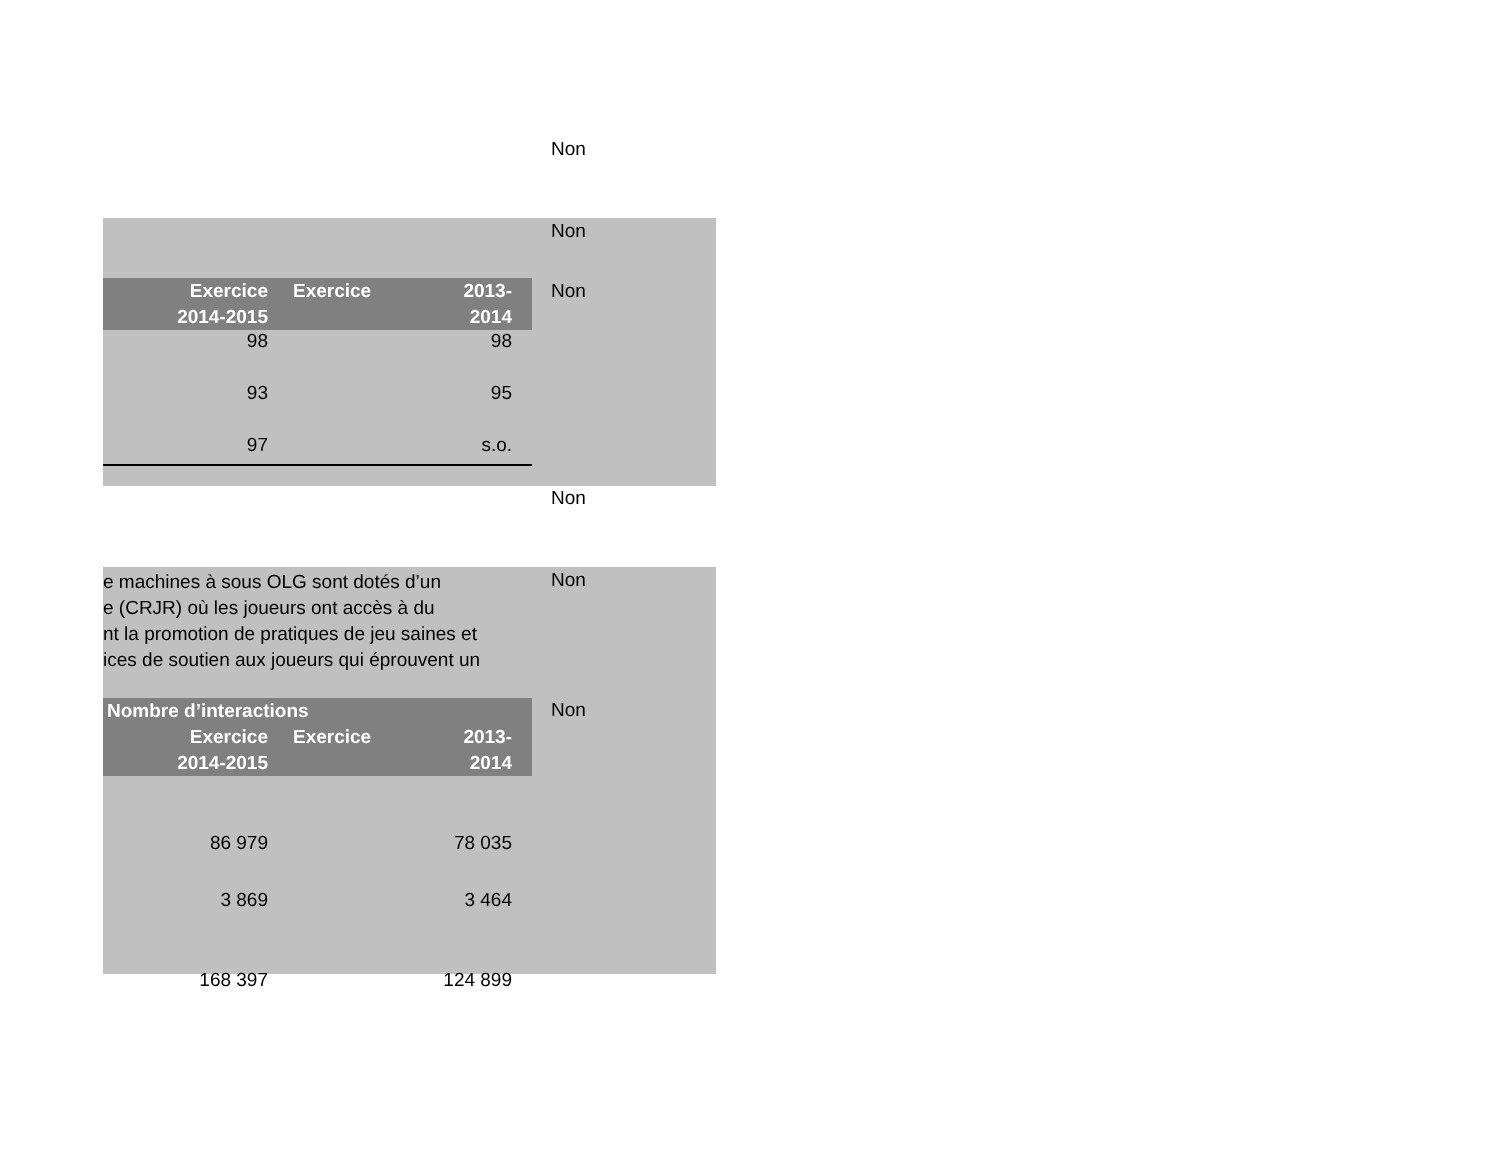Non
Non
Non
| Exercice 2014-2015 | Exercice | 2013- 2014 |
| --- | --- | --- |
| 98 | | 98 |
| 93 | | 95 |
| 97 | | s.o. |
Non
Non
e machines à sous OLG sont dotés d’un
e (CRJR) où les joueurs ont accès à du
nt la promotion de pratiques de jeu saines et
ices de soutien aux joueurs qui éprouvent un
Non
| Nombre d’interactions | | |
| --- | --- | --- |
| Exercice 2014-2015 | Exercice | 2013- 2014 |
| 86 979 | | 78 035 |
| 3 869 | | 3 464 |
| 168 397 | | 124 899 |